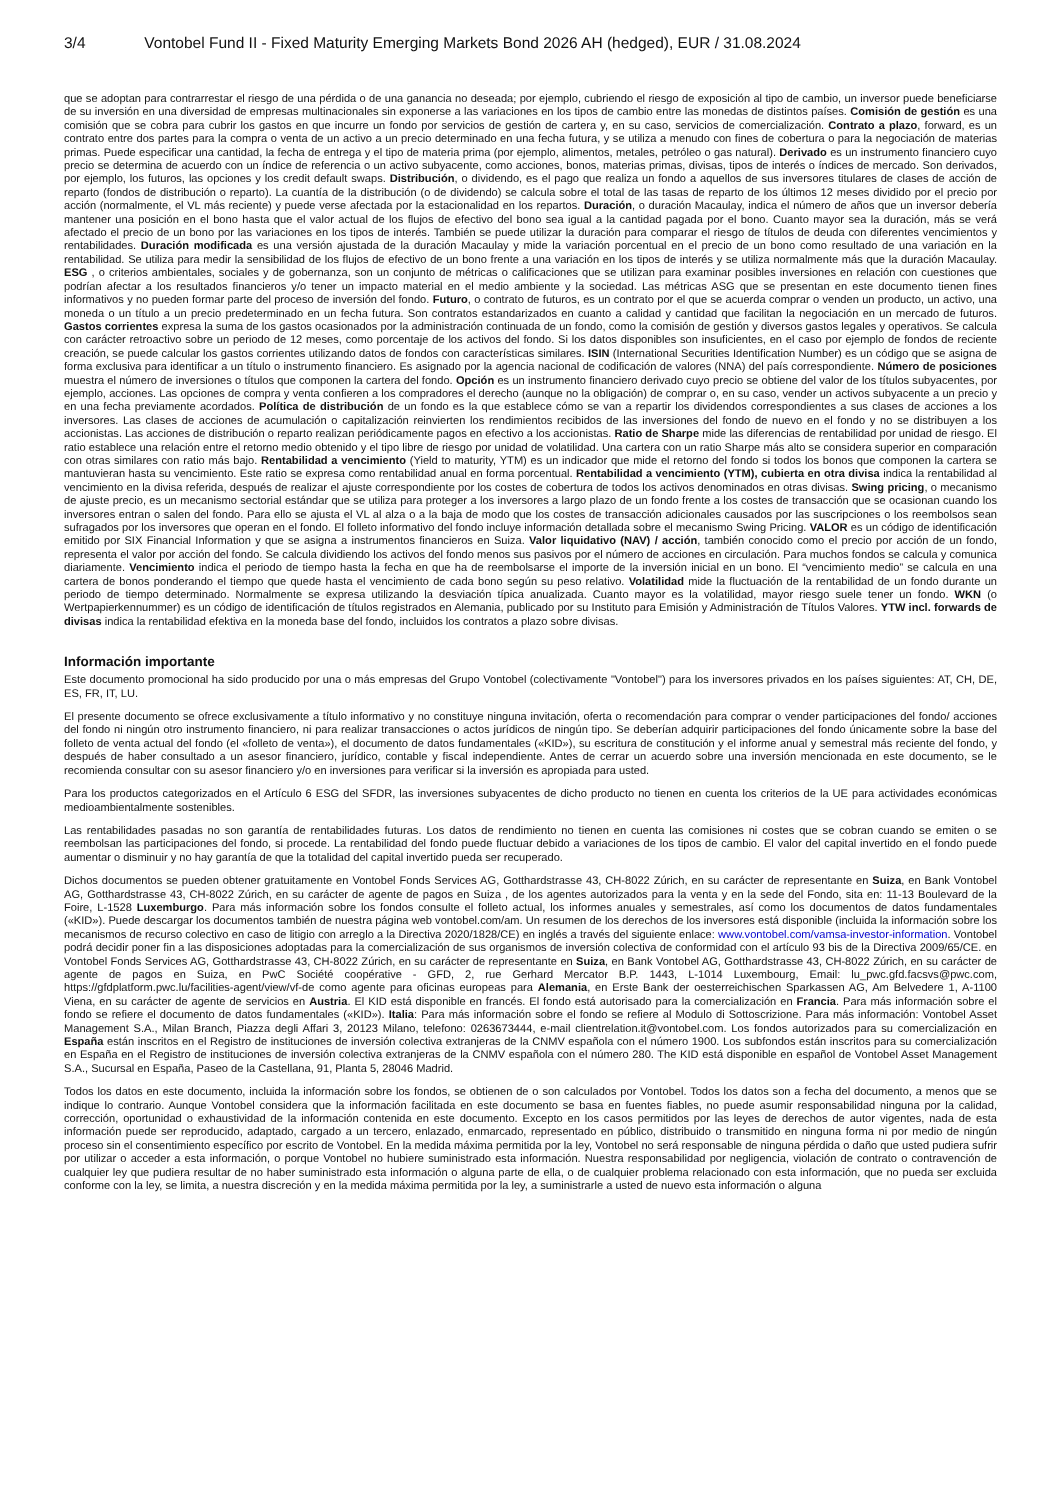3/4 Vontobel Fund II - Fixed Maturity Emerging Markets Bond 2026 AH (hedged), EUR / 31.08.2024
que se adoptan para contrarrestar el riesgo de una pérdida o de una ganancia no deseada; por ejemplo, cubriendo el riesgo de exposición al tipo de cambio, un inversor puede beneficiarse de su inversión en una diversidad de empresas multinacionales sin exponerse a las variaciones en los tipos de cambio entre las monedas de distintos países. Comisión de gestión es una comisión que se cobra para cubrir los gastos en que incurre un fondo por servicios de gestión de cartera y, en su caso, servicios de comercialización. Contrato a plazo, forward, es un contrato entre dos partes para la compra o venta de un activo a un precio determinado en una fecha futura, y se utiliza a menudo con fines de cobertura o para la negociación de materias primas. Puede especificar una cantidad, la fecha de entrega y el tipo de materia prima (por ejemplo, alimentos, metales, petróleo o gas natural). Derivado es un instrumento financiero cuyo precio se determina de acuerdo con un índice de referencia o un activo subyacente, como acciones, bonos, materias primas, divisas, tipos de interés o índices de mercado. Son derivados, por ejemplo, los futuros, las opciones y los credit default swaps. Distribución, o dividendo, es el pago que realiza un fondo a aquellos de sus inversores titulares de clases de acción de reparto (fondos de distribución o reparto). La cuantía de la distribución (o de dividendo) se calcula sobre el total de las tasas de reparto de los últimos 12 meses dividido por el precio por acción (normalmente, el VL más reciente) y puede verse afectada por la estacionalidad en los repartos. Duración, o duración Macaulay, indica el número de años que un inversor debería mantener una posición en el bono hasta que el valor actual de los flujos de efectivo del bono sea igual a la cantidad pagada por el bono. Cuanto mayor sea la duración, más se verá afectado el precio de un bono por las variaciones en los tipos de interés. También se puede utilizar la duración para comparar el riesgo de títulos de deuda con diferentes vencimientos y rentabilidades. Duración modificada es una versión ajustada de la duración Macaulay y mide la variación porcentual en el precio de un bono como resultado de una variación en la rentabilidad. Se utiliza para medir la sensibilidad de los flujos de efectivo de un bono frente a una variación en los tipos de interés y se utiliza normalmente más que la duración Macaulay. ESG , o criterios ambientales, sociales y de gobernanza, son un conjunto de métricas o calificaciones que se utilizan para examinar posibles inversiones en relación con cuestiones que podrían afectar a los resultados financieros y/o tener un impacto material en el medio ambiente y la sociedad. Las métricas ASG que se presentan en este documento tienen fines informativos y no pueden formar parte del proceso de inversión del fondo. Futuro, o contrato de futuros, es un contrato por el que se acuerda comprar o venden un producto, un activo, una moneda o un título a un precio predeterminado en un fecha futura. Son contratos estandarizados en cuanto a calidad y cantidad que facilitan la negociación en un mercado de futuros. Gastos corrientes expresa la suma de los gastos ocasionados por la administración continuada de un fondo, como la comisión de gestión y diversos gastos legales y operativos. Se calcula con carácter retroactivo sobre un periodo de 12 meses, como porcentaje de los activos del fondo. Si los datos disponibles son insuficientes, en el caso por ejemplo de fondos de reciente creación, se puede calcular los gastos corrientes utilizando datos de fondos con características similares. ISIN (International Securities Identification Number) es un código que se asigna de forma exclusiva para identificar a un título o instrumento financiero. Es asignado por la agencia nacional de codificación de valores (NNA) del país correspondiente. Número de posiciones muestra el número de inversiones o títulos que componen la cartera del fondo. Opción es un instrumento financiero derivado cuyo precio se obtiene del valor de los títulos subyacentes, por ejemplo, acciones. Las opciones de compra y venta confieren a los compradores el derecho (aunque no la obligación) de comprar o, en su caso, vender un activos subyacente a un precio y en una fecha previamente acordados. Política de distribución de un fondo es la que establece cómo se van a repartir los dividendos correspondientes a sus clases de acciones a los inversores. Las clases de acciones de acumulación o capitalización reinvierten los rendimientos recibidos de las inversiones del fondo de nuevo en el fondo y no se distribuyen a los accionistas. Las acciones de distribución o reparto realizan periódicamente pagos en efectivo a los accionistas. Ratio de Sharpe mide las diferencias de rentabilidad por unidad de riesgo. El ratio establece una relación entre el retorno medio obtenido y el tipo libre de riesgo por unidad de volatilidad. Una cartera con un ratio Sharpe más alto se considera superior en comparación con otras similares con ratio más bajo. Rentabilidad a vencimiento (Yield to maturity, YTM) es un indicador que mide el retorno del fondo si todos los bonos que componen la cartera se mantuvieran hasta su vencimiento. Este ratio se expresa como rentabilidad anual en forma porcentual. Rentabilidad a vencimiento (YTM), cubierta en otra divisa indica la rentabilidad al vencimiento en la divisa referida, después de realizar el ajuste correspondiente por los costes de cobertura de todos los activos denominados en otras divisas. Swing pricing, o mecanismo de ajuste precio, es un mecanismo sectorial estándar que se utiliza para proteger a los inversores a largo plazo de un fondo frente a los costes de transacción que se ocasionan cuando los inversores entran o salen del fondo. Para ello se ajusta el VL al alza o a la baja de modo que los costes de transacción adicionales causados por las suscripciones o los reembolsos sean sufragados por los inversores que operan en el fondo. El folleto informativo del fondo incluye información detallada sobre el mecanismo Swing Pricing. VALOR es un código de identificación emitido por SIX Financial Information y que se asigna a instrumentos financieros en Suiza. Valor liquidativo (NAV) / acción, también conocido como el precio por acción de un fondo, representa el valor por acción del fondo. Se calcula dividiendo los activos del fondo menos sus pasivos por el número de acciones en circulación. Para muchos fondos se calcula y comunica diariamente. Vencimiento indica el periodo de tiempo hasta la fecha en que ha de reembolsarse el importe de la inversión inicial en un bono. El “vencimiento medio” se calcula en una cartera de bonos ponderando el tiempo que quede hasta el vencimiento de cada bono según su peso relativo. Volatilidad mide la fluctuación de la rentabilidad de un fondo durante un periodo de tiempo determinado. Normalmente se expresa utilizando la desviación típica anualizada. Cuanto mayor es la volatilidad, mayor riesgo suele tener un fondo. WKN (o Wertpapierkennummer) es un código de identificación de títulos registrados en Alemania, publicado por su Instituto para Emisión y Administración de Títulos Valores. YTW incl. forwards de divisas indica la rentabilidad efektiva en la moneda base del fondo, incluidos los contratos a plazo sobre divisas.
Información importante
Este documento promocional ha sido producido por una o más empresas del Grupo Vontobel (colectivamente "Vontobel") para los inversores privados en los países siguientes: AT, CH, DE, ES, FR, IT, LU.
El presente documento se ofrece exclusivamente a título informativo y no constituye ninguna invitación, oferta o recomendación para comprar o vender participaciones del fondo/ acciones del fondo ni ningún otro instrumento financiero, ni para realizar transacciones o actos jurídicos de ningún tipo. Se deberían adquirir participaciones del fondo únicamente sobre la base del folleto de venta actual del fondo (el «folleto de venta»), el documento de datos fundamentales («KID»), su escritura de constitución y el informe anual y semestral más reciente del fondo, y después de haber consultado a un asesor financiero, jurídico, contable y fiscal independiente. Antes de cerrar un acuerdo sobre una inversión mencionada en este documento, se le recomienda consultar con su asesor financiero y/o en inversiones para verificar si la inversión es apropiada para usted.
Para los productos categorizados en el Artículo 6 ESG del SFDR, las inversiones subyacentes de dicho producto no tienen en cuenta los criterios de la UE para actividades económicas medioambientalmente sostenibles.
Las rentabilidades pasadas no son garantía de rentabilidades futuras. Los datos de rendimiento no tienen en cuenta las comisiones ni costes que se cobran cuando se emiten o se reembolsan las participaciones del fondo, si procede. La rentabilidad del fondo puede fluctuar debido a variaciones de los tipos de cambio. El valor del capital invertido en el fondo puede aumentar o disminuir y no hay garantía de que la totalidad del capital invertido pueda ser recuperado.
Dichos documentos se pueden obtener gratuitamente en Vontobel Fonds Services AG, Gotthardstrasse 43, CH-8022 Zúrich, en su carácter de representante en Suiza, en Bank Vontobel AG, Gotthardstrasse 43, CH-8022 Zúrich, en su carácter de agente de pagos en Suiza , de los agentes autorizados para la venta y en la sede del Fondo, sita en: 11-13 Boulevard de la Foire, L-1528 Luxemburgo. Para más información sobre los fondos consulte el folleto actual, los informes anuales y semestrales, así como los documentos de datos fundamentales («KID»). Puede descargar los documentos también de nuestra página web vontobel.com/am. Un resumen de los derechos de los inversores está disponible (incluida la información sobre los mecanismos de recurso colectivo en caso de litigio con arreglo a la Directiva 2020/1828/CE) en inglés a través del siguiente enlace: www.vontobel.com/vamsa-investor-information. Vontobel podrá decidir poner fin a las disposiciones adoptadas para la comercialización de sus organismos de inversión colectiva de conformidad con el artículo 93 bis de la Directiva 2009/65/CE. en Vontobel Fonds Services AG, Gotthardstrasse 43, CH-8022 Zúrich, en su carácter de representante en Suiza, en Bank Vontobel AG, Gotthardstrasse 43, CH-8022 Zúrich, en su carácter de agente de pagos en Suiza, en PwC Société coopérative - GFD, 2, rue Gerhard Mercator B.P. 1443, L-1014 Luxembourg, Email: lu_pwc.gfd.facsvs@pwc.com, https://gfdplatform.pwc.lu/facilities-agent/view/vf-de como agente para oficinas europeas para Alemania, en Erste Bank der oesterreichischen Sparkassen AG, Am Belvedere 1, A-1100 Viena, en su carácter de agente de servicios en Austria. El KID está disponible en francés. El fondo está autorisado para la comercialización en Francia. Para más información sobre el fondo se refiere el documento de datos fundamentales («KID»). Italia: Para más información sobre el fondo se refiere al Modulo di Sottoscrizione. Para más información: Vontobel Asset Management S.A., Milan Branch, Piazza degli Affari 3, 20123 Milano, telefono: 0263673444, e-mail clientrelation.it@vontobel.com. Los fondos autorizados para su comercialización en España están inscritos en el Registro de instituciones de inversión colectiva extranjeras de la CNMV española con el número 1900. Los subfondos están inscritos para su comercialización en España en el Registro de instituciones de inversión colectiva extranjeras de la CNMV española con el número 280. The KID está disponible en español de Vontobel Asset Management S.A., Sucursal en España, Paseo de la Castellana, 91, Planta 5, 28046 Madrid.
Todos los datos en este documento, incluida la información sobre los fondos, se obtienen de o son calculados por Vontobel. Todos los datos son a fecha del documento, a menos que se indique lo contrario. Aunque Vontobel considera que la información facilitada en este documento se basa en fuentes fiables, no puede asumir responsabilidad ninguna por la calidad, corrección, oportunidad o exhaustividad de la información contenida en este documento. Excepto en los casos permitidos por las leyes de derechos de autor vigentes, nada de esta información puede ser reproducido, adaptado, cargado a un tercero, enlazado, enmarcado, representado en público, distribuido o transmitido en ninguna forma ni por medio de ningún proceso sin el consentimiento específico por escrito de Vontobel. En la medida máxima permitida por la ley, Vontobel no será responsable de ninguna pérdida o daño que usted pudiera sufrir por utilizar o acceder a esta información, o porque Vontobel no hubiere suministrado esta información. Nuestra responsabilidad por negligencia, violación de contrato o contravención de cualquier ley que pudiera resultar de no haber suministrado esta información o alguna parte de ella, o de cualquier problema relacionado con esta información, que no pueda ser excluida conforme con la ley, se limita, a nuestra discreción y en la medida máxima permitida por la ley, a suministrarle a usted de nuevo esta información o alguna